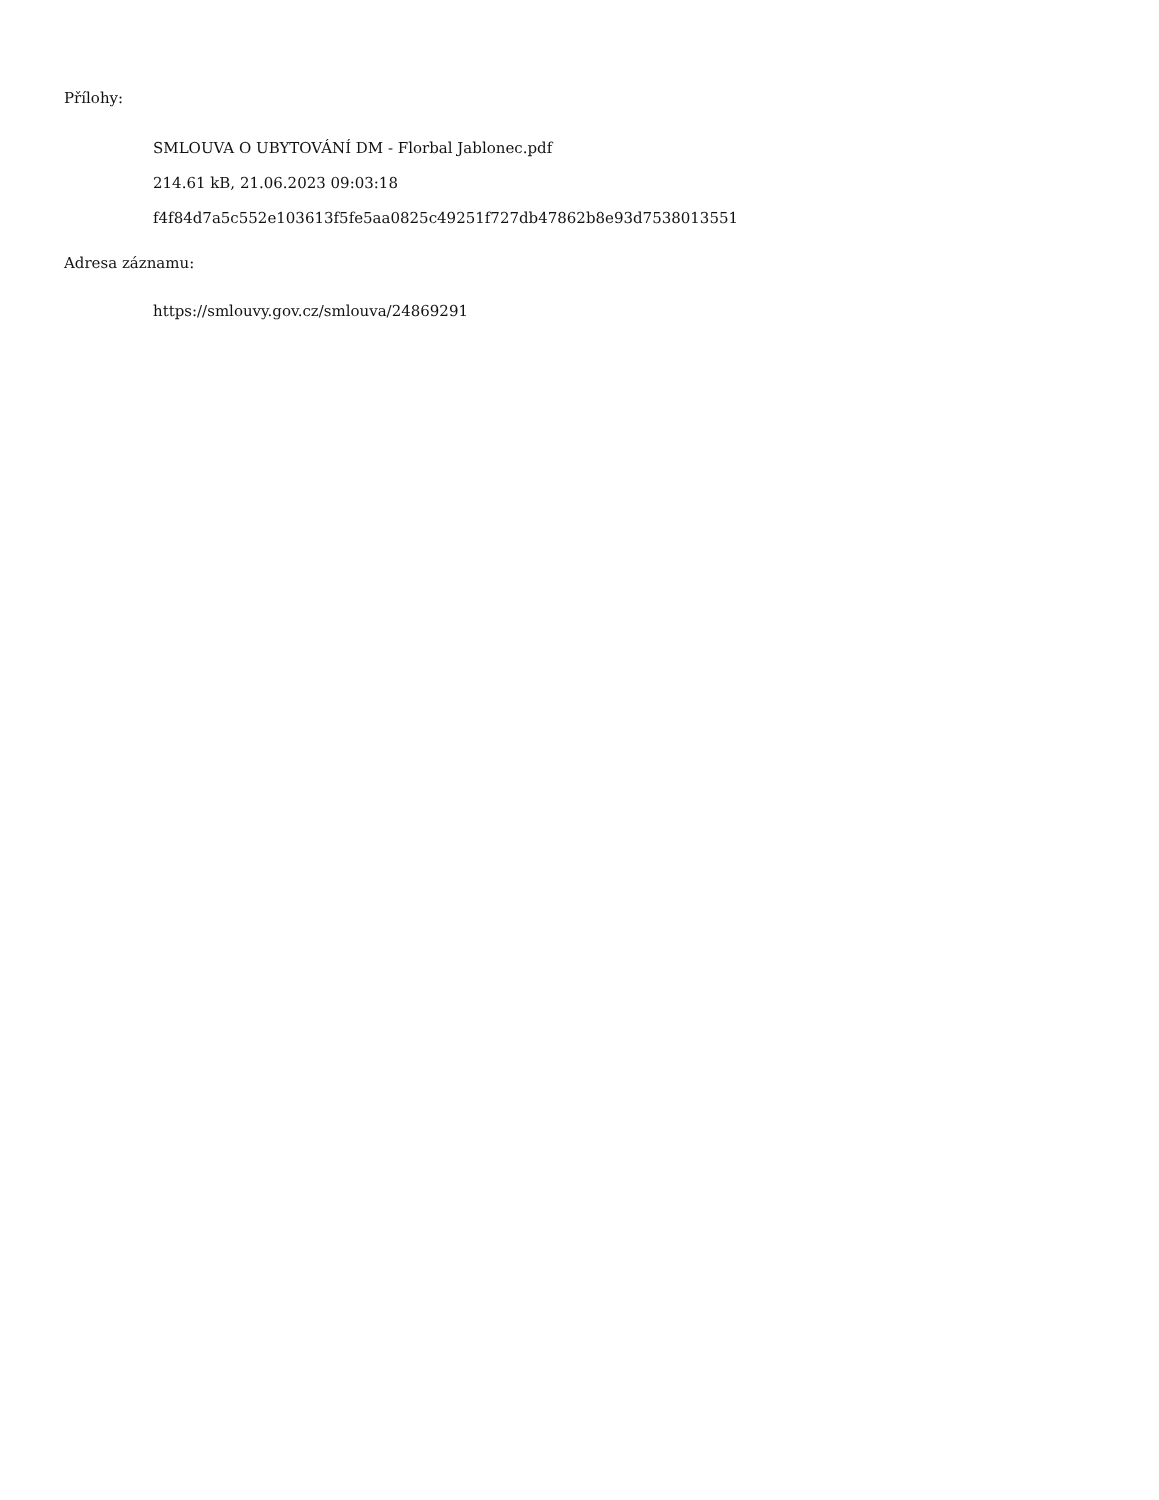Přílohy:
SMLOUVA O UBYTOVÁNÍ DM - Florbal Jablonec.pdf
214.61 kB, 21.06.2023 09:03:18
f4f84d7a5c552e103613f5fe5aa0825c49251f727db47862b8e93d7538013551
Adresa záznamu:
https://smlouvy.gov.cz/smlouva/24869291